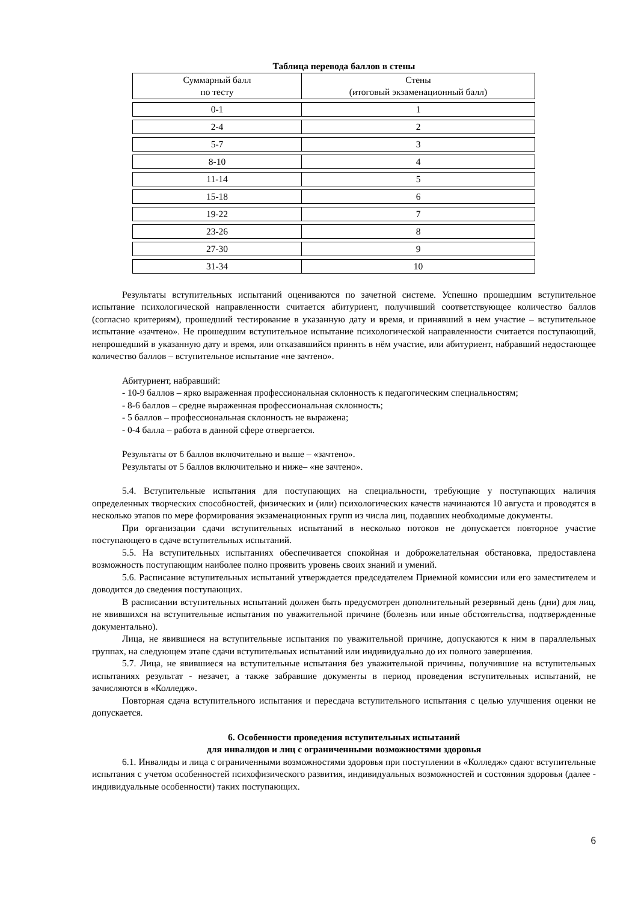Таблица перевода баллов в стены
| Суммарный балл по тесту | Стены (итоговый экзаменационный балл) |
| 0-1 | 1 |
| 2-4 | 2 |
| 5-7 | 3 |
| 8-10 | 4 |
| 11-14 | 5 |
| 15-18 | 6 |
| 19-22 | 7 |
| 23-26 | 8 |
| 27-30 | 9 |
| 31-34 | 10 |
Результаты вступительных испытаний оцениваются по зачетной системе. Успешно прошедшим вступительное испытание психологической направленности считается абитуриент, получивший соответствующее количество баллов (согласно критериям), прошедший тестирование в указанную дату и время, и принявший в нем участие – вступительное испытание «зачтено». Не прошедшим вступительное испытание психологической направленности считается поступающий, непрошедший в указанную дату и время, или отказавшийся принять в нём участие, или абитуриент, набравший недостающее количество баллов – вступительное испытание «не зачтено».
Абитуриент, набравший:
- 10-9 баллов – ярко выраженная профессиональная склонность к педагогическим специальностям;
- 8-6 баллов – средне выраженная профессиональная склонность;
- 5 баллов – профессиональная склонность не выражена;
- 0-4 балла – работа в данной сфере отвергается.
Результаты от 6 баллов включительно и выше – «зачтено».
Результаты от 5 баллов включительно и ниже– «не зачтено».
5.4. Вступительные испытания для поступающих на специальности, требующие у поступающих наличия определенных творческих способностей, физических и (или) психологических качеств начинаются 10 августа и проводятся в несколько этапов по мере формирования экзаменационных групп из числа лиц, подавших необходимые документы.
При организации сдачи вступительных испытаний в несколько потоков не допускается повторное участие поступающего в сдаче вступительных испытаний.
5.5. На вступительных испытаниях обеспечивается спокойная и доброжелательная обстановка, предоставлена возможность поступающим наиболее полно проявить уровень своих знаний и умений.
5.6. Расписание вступительных испытаний утверждается председателем Приемной комиссии или его заместителем и доводится до сведения поступающих.
В расписании вступительных испытаний должен быть предусмотрен дополнительный резервный день (дни) для лиц, не явившихся на вступительные испытания по уважительной причине (болезнь или иные обстоятельства, подтвержденные документально).
Лица, не явившиеся на вступительные испытания по уважительной причине, допускаются к ним в параллельных группах, на следующем этапе сдачи вступительных испытаний или индивидуально до их полного завершения.
5.7. Лица, не явившиеся на вступительные испытания без уважительной причины, получившие на вступительных испытаниях результат - незачет, а также забравшие документы в период проведения вступительных испытаний, не зачисляются в «Колледж».
Повторная сдача вступительного испытания и пересдача вступительного испытания с целью улучшения оценки не допускается.
6. Особенности проведения вступительных испытаний
для инвалидов и лиц с ограниченными возможностями здоровья
6.1. Инвалиды и лица с ограниченными возможностями здоровья при поступлении в «Колледж» сдают вступительные испытания с учетом особенностей психофизического развития, индивидуальных возможностей и состояния здоровья (далее - индивидуальные особенности) таких поступающих.
6